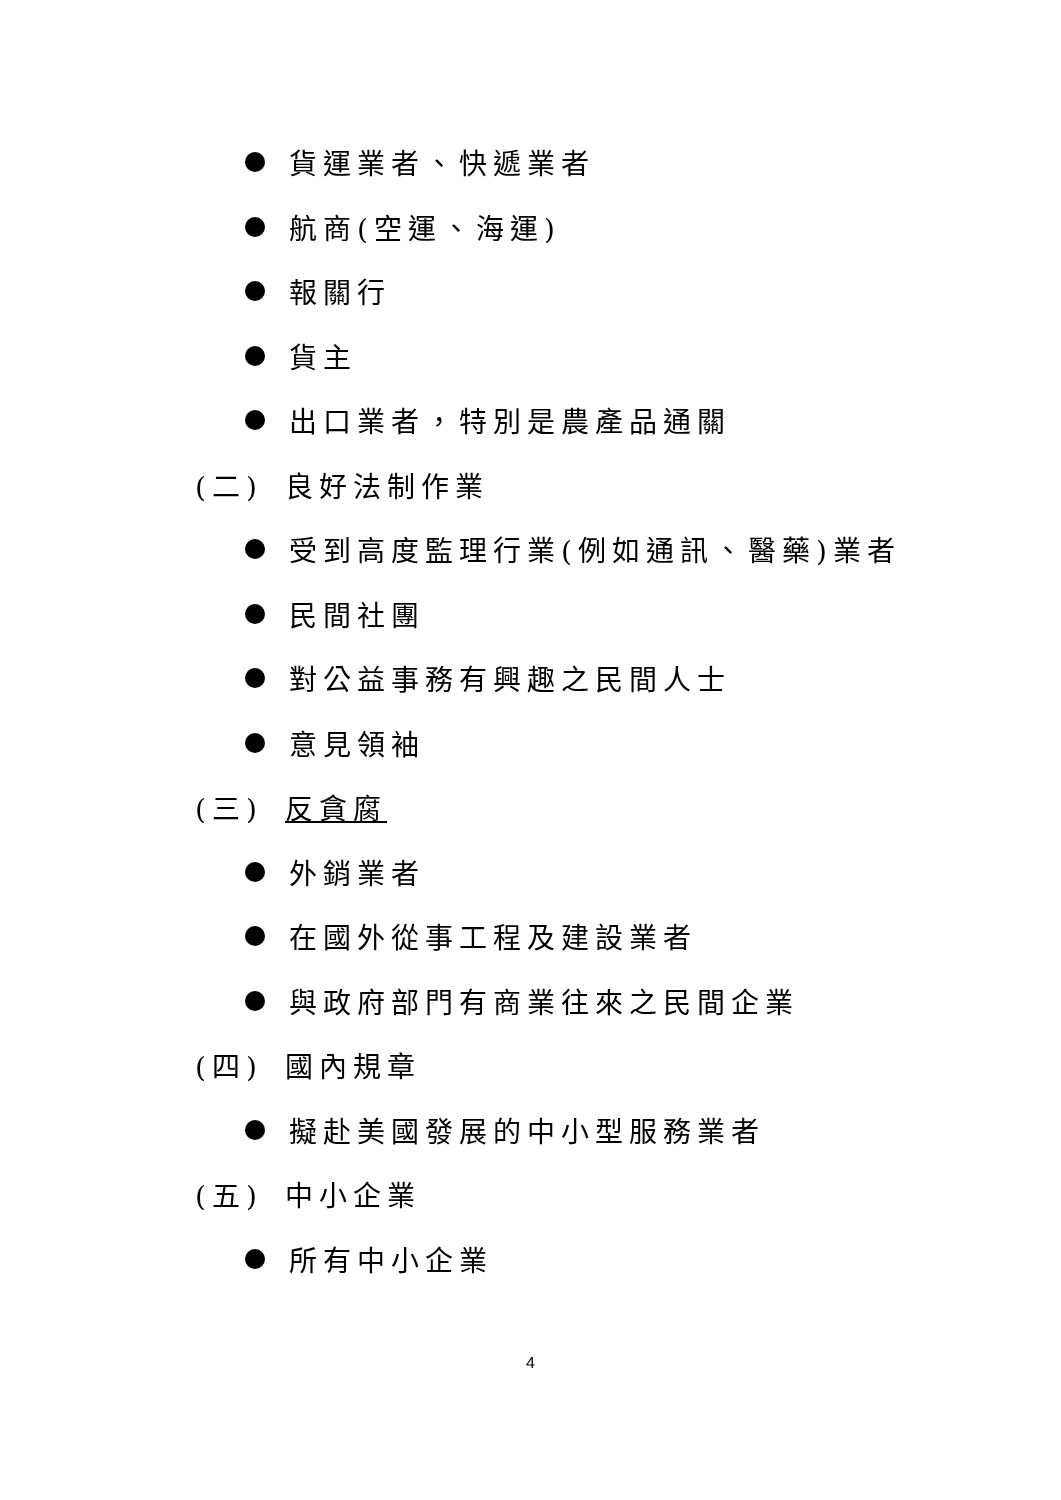貨運業者、快遞業者
航商(空運、海運)
報關行
貨主
出口業者，特別是農產品通關
(二) 良好法制作業
受到高度監理行業(例如通訊、醫藥)業者
民間社團
對公益事務有興趣之民間人士
意見領袖
(三) 反貪腐
外銷業者
在國外從事工程及建設業者
與政府部門有商業往來之民間企業
(四) 國內規章
擬赴美國發展的中小型服務業者
(五) 中小企業
所有中小企業
4